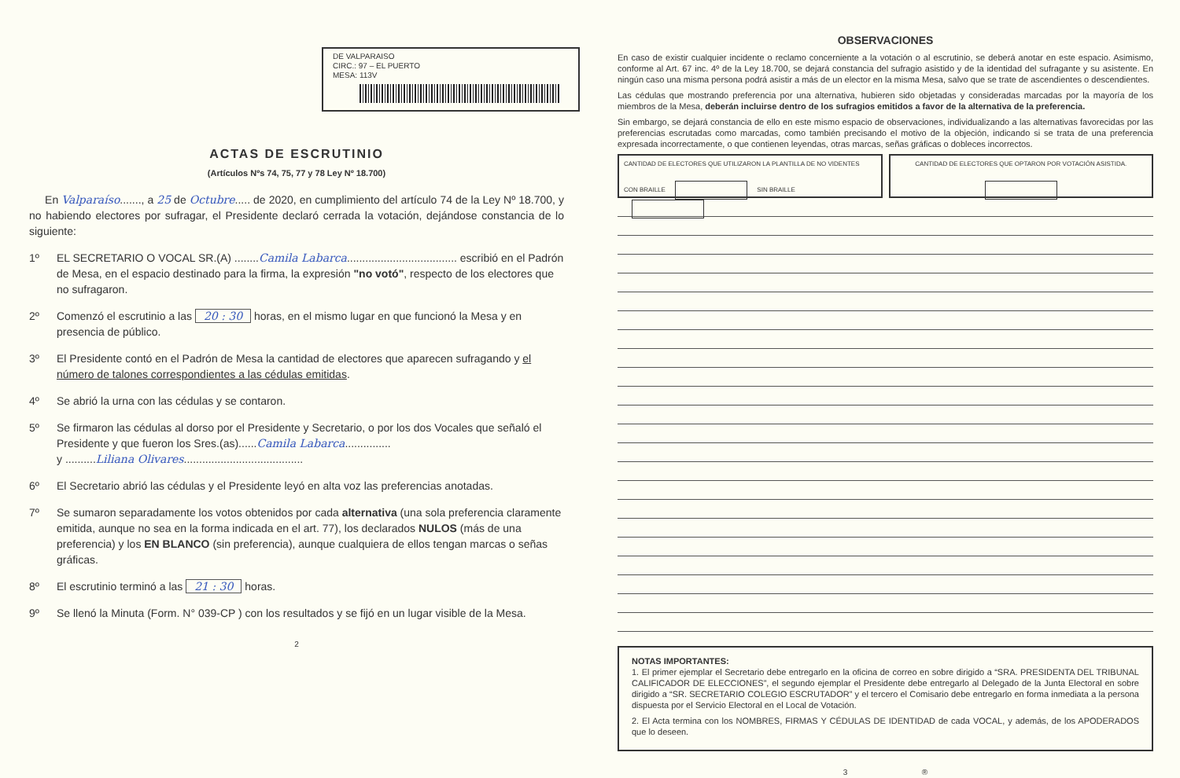DE VALPARAISO
CIRC.: 97 – EL PUERTO
MESA: 113V
ACTAS DE ESCRUTINIO
(Artículos Nºs 74, 75, 77 y 78 Ley Nº 18.700)
En Valparaíso......., a 25 de Octubre..... de 2020, en cumplimiento del artículo 74 de la Ley Nº 18.700, y no habiendo electores por sufragar, el Presidente declaró cerrada la votación, dejándose constancia de lo siguiente:
1º EL SECRETARIO O VOCAL SR.(A) ........Camila Labarca.................................... escribió en el Padrón de Mesa, en el espacio destinado para la firma, la expresión "no votó", respecto de los electores que no sufragaron.
2º Comenzó el escrutinio a las 20 : 30 horas, en el mismo lugar en que funcionó la Mesa y en presencia de público.
3º El Presidente contó en el Padrón de Mesa la cantidad de electores que aparecen sufragando y el número de talones correspondientes a las cédulas emitidas.
4º Se abrió la urna con las cédulas y se contaron.
5º Se firmaron las cédulas al dorso por el Presidente y Secretario, o por los dos Vocales que señaló el Presidente y que fueron los Sres.(as)......Camila Labarca...............
y ..........Liliana Olivares.......................................
6º El Secretario abrió las cédulas y el Presidente leyó en alta voz las preferencias anotadas.
7º Se sumaron separadamente los votos obtenidos por cada alternativa (una sola preferencia claramente emitida, aunque no sea en la forma indicada en el art. 77), los declarados NULOS (más de una preferencia) y los EN BLANCO (sin preferencia), aunque cualquiera de ellos tengan marcas o señas gráficas.
8º El escrutinio terminó a las 21 : 30 horas.
9º Se llenó la Minuta (Form. N° 039-CP ) con los resultados y se fijó en un lugar visible de la Mesa.
2
OBSERVACIONES
En caso de existir cualquier incidente o reclamo concerniente a la votación o al escrutinio, se deberá anotar en este espacio. Asimismo, conforme al Art. 67 inc. 4º de la Ley 18.700, se dejará constancia del sufragio asistido y de la identidad del sufragante y su asistente. En ningún caso una misma persona podrá asistir a más de un elector en la misma Mesa, salvo que se trate de ascendientes o descendientes.
Las cédulas que mostrando preferencia por una alternativa, hubieren sido objetadas y consideradas marcadas por la mayoría de los miembros de la Mesa, deberán incluirse dentro de los sufragios emitidos a favor de la alternativa de la preferencia.
Sin embargo, se dejará constancia de ello en este mismo espacio de observaciones, individualizando a las alternativas favorecidas por las preferencias escrutadas como marcadas, como también precisando el motivo de la objeción, indicando si se trata de una preferencia expresada incorrectamente, o que contienen leyendas, otras marcas, señas gráficas o dobleces incorrectos.
CANTIDAD DE ELECTORES QUE UTILIZARON LA PLANTILLA DE NO VIDENTES
CON BRAILLE SIN BRAILLE
CANTIDAD DE ELECTORES QUE OPTARON POR VOTACIÓN ASISTIDA.
NOTAS IMPORTANTES:
1. El primer ejemplar el Secretario debe entregarlo en la oficina de correo en sobre dirigido a “SRA. PRESIDENTA DEL TRIBUNAL CALIFICADOR DE ELECCIONES”, el segundo ejemplar el Presidente debe entregarlo al Delegado de la Junta Electoral en sobre dirigido a “SR. SECRETARIO COLEGIO ESCRUTADOR” y el tercero el Comisario debe entregarlo en forma inmediata a la persona dispuesta por el Servicio Electoral en el Local de Votación.
2. El Acta termina con los NOMBRES, FIRMAS Y CÉDULAS DE IDENTIDAD de cada VOCAL, y además, de los APODERADOS que lo deseen.
3 ®